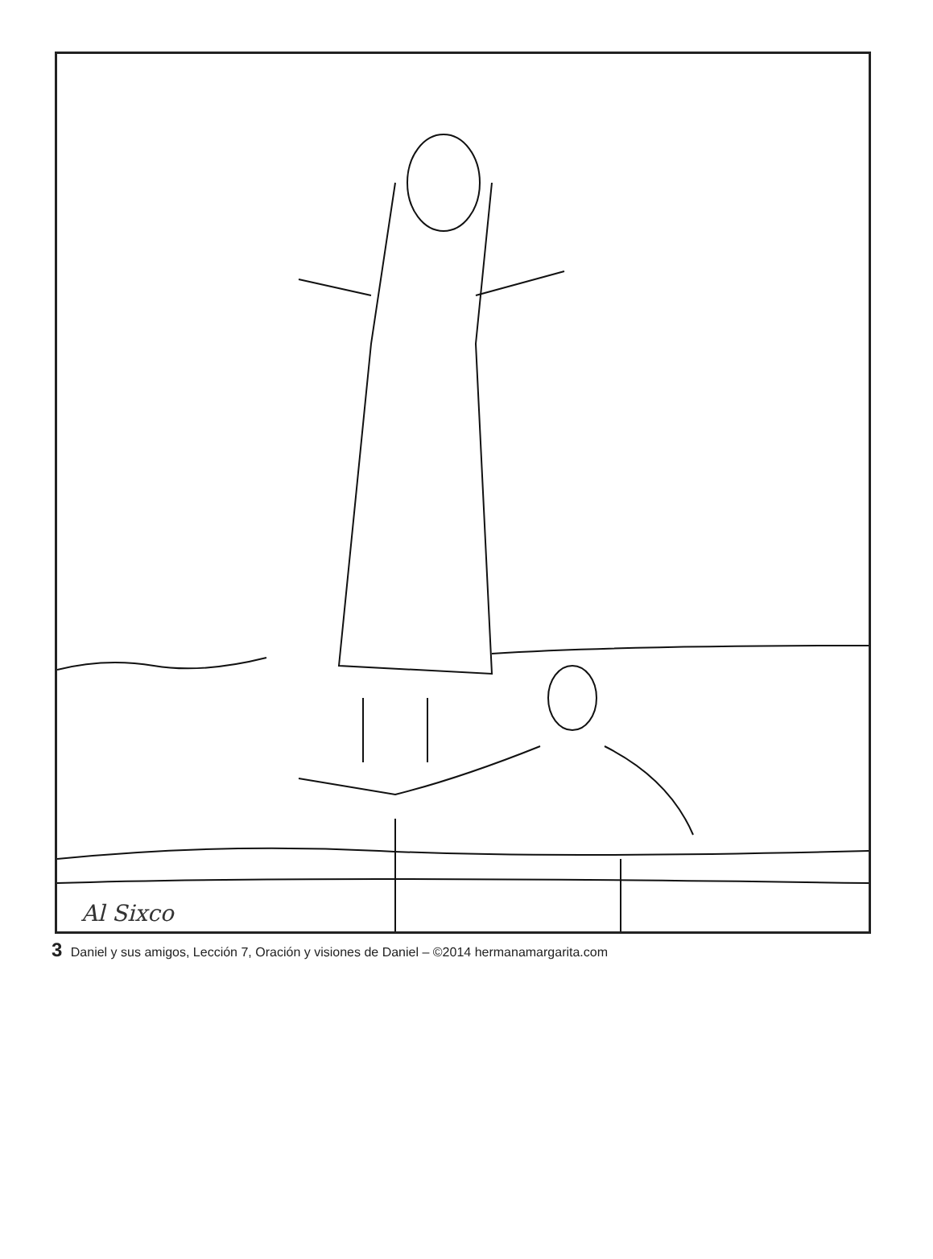Al Sixco
3 Daniel y sus amigos, Lección 7, Oración y visiones de Daniel – ©2014 hermanamargarita.com